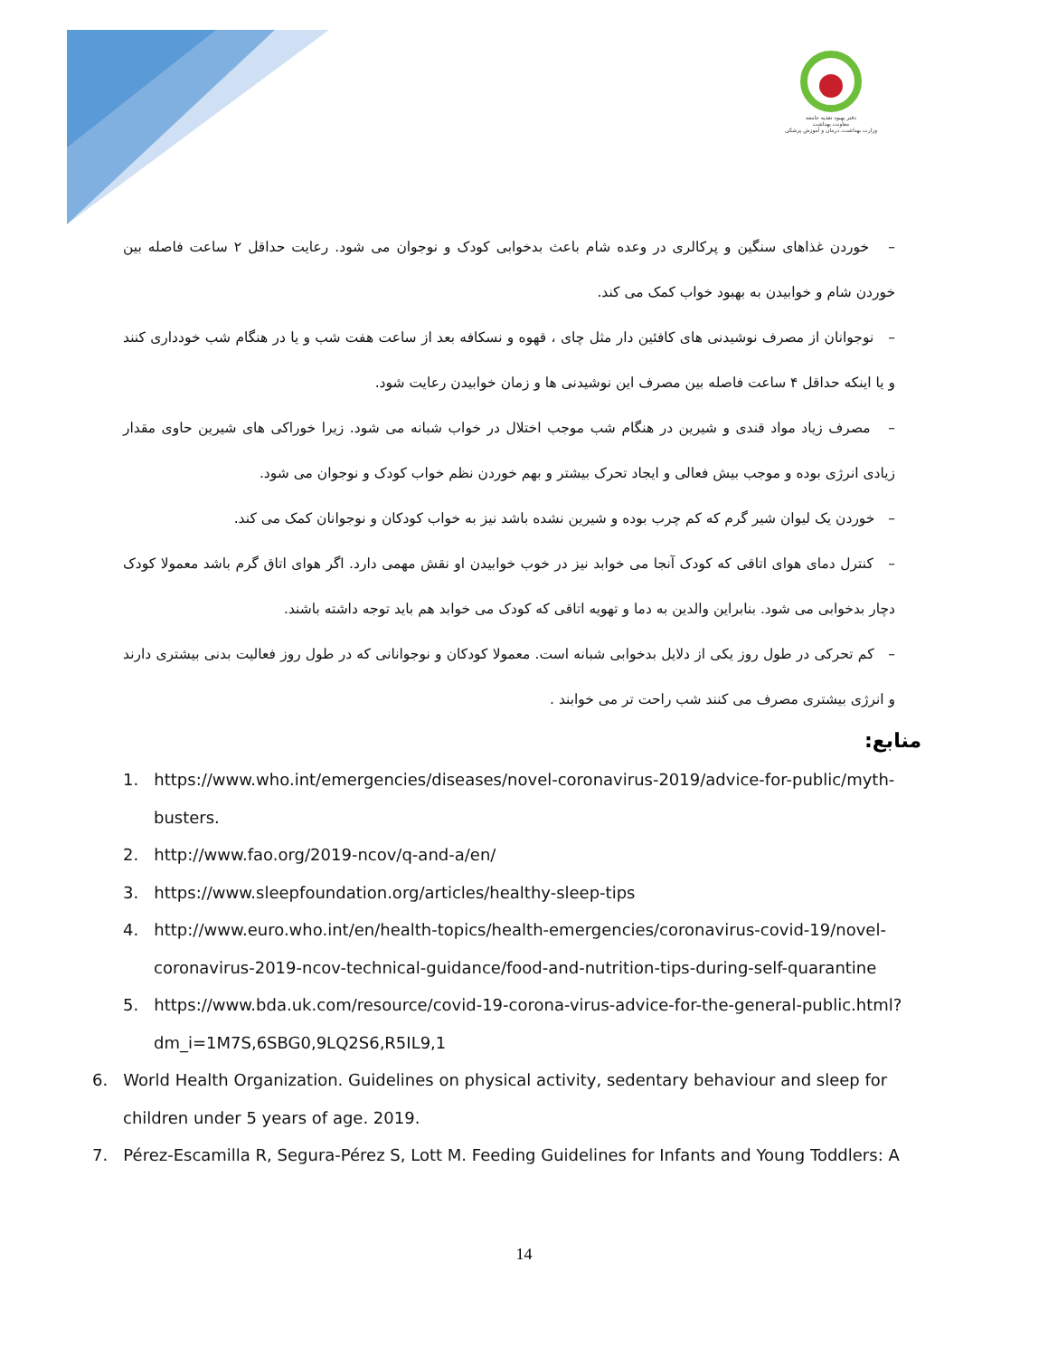دفتر بهبود تغذیه جامعه
معاونت بهداشت
وزارت بهداشت، درمان و آموزش پزشکی
– خوردن غذاهای سنگین و پرکالری در وعده شام باعث بدخوابی کودک و نوجوان می شود. رعایت حداقل ۲ ساعت فاصله بین خوردن شام و خوابیدن به بهبود خواب کمک می کند.
– نوجوانان از مصرف نوشیدنی های کافئین دار مثل چای ، قهوه و نسکافه بعد از ساعت هفت شب و یا در هنگام شب خودداری کنند و یا اینکه حداقل ۴ ساعت فاصله بین مصرف این نوشیدنی ها و زمان خوابیدن رعایت شود.
– مصرف زیاد مواد قندی و شیرین در هنگام شب موجب اختلال در خواب شبانه می شود. زیرا خوراکی های شیرین حاوی مقدار زیادی انرژی بوده و موجب بیش فعالی و ایجاد تحرک بیشتر و بهم خوردن نظم خواب کودک و نوجوان می شود.
– خوردن یک لیوان شیر گرم که کم چرب بوده و شیرین نشده باشد نیز به خواب کودکان و نوجوانان کمک می کند.
– کنترل دمای هوای اتاقی که کودک آنجا می خوابد نیز در خوب خوابیدن او نقش مهمی دارد. اگر هوای اتاق گرم باشد معمولا کودک دچار بدخوابی می شود. بنابراین والدین به دما و تهویه اتاقی که کودک می خوابد هم باید توجه داشته باشند.
– کم تحرکی در طول روز یکی از دلایل بدخوابی شبانه است. معمولا کودکان و نوجوانانی که در طول روز فعالیت بدنی بیشتری دارند و انرژی بیشتری مصرف می کنند شب راحت تر می خوابند .
منابع:
1. https://www.who.int/emergencies/diseases/novel-coronavirus-2019/advice-for-public/myth-busters.
2. http://www.fao.org/2019-ncov/q-and-a/en/
3. https://www.sleepfoundation.org/articles/healthy-sleep-tips
4. http://www.euro.who.int/en/health-topics/health-emergencies/coronavirus-covid-19/novel-coronavirus-2019-ncov-technical-guidance/food-and-nutrition-tips-during-self-quarantine
5. https://www.bda.uk.com/resource/covid-19-corona-virus-advice-for-the-general-public.html?dm_i=1M7S,6SBG0,9LQ2S6,R5IL9,1
6. World Health Organization. Guidelines on physical activity, sedentary behaviour and sleep for children under 5 years of age. 2019.
7. Pérez-Escamilla R, Segura-Pérez S, Lott M. Feeding Guidelines for Infants and Young Toddlers: A
14